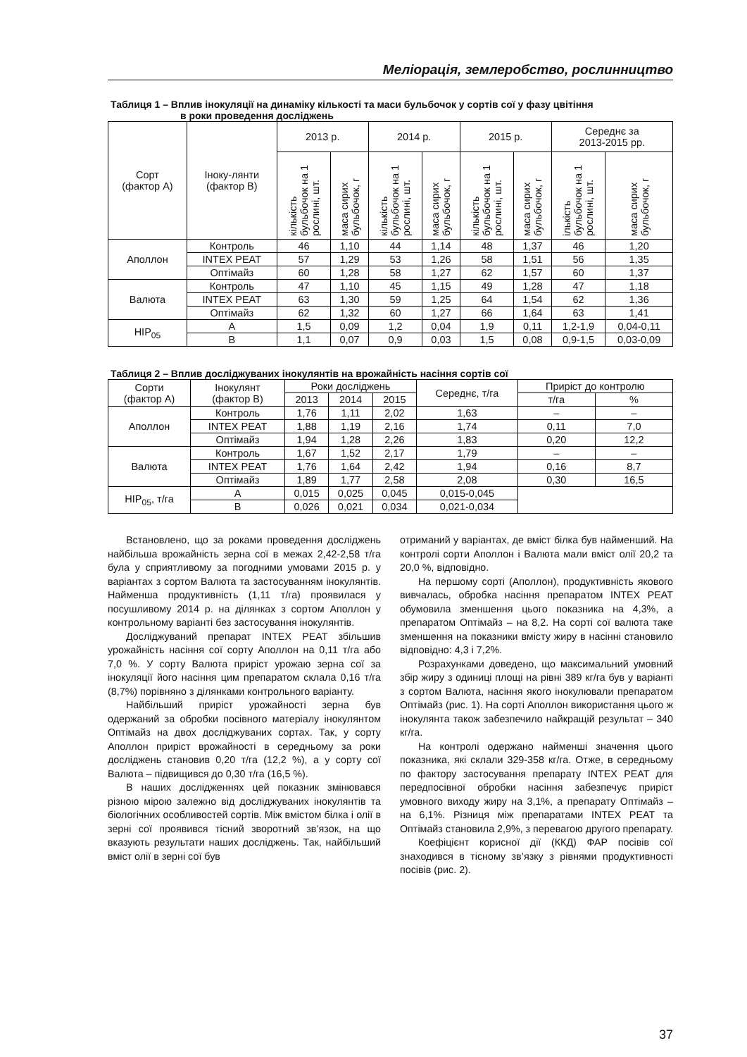Меліорація, землеробство, рослинництво
Таблиця 1 – Вплив інокуляції на динаміку кількості та маси бульбочок у сортів сої у фазу цвітіння
в роки проведення досліджень
| Сорт (фактор А) | Іноку-лянти (фактор В) | 2013 р. | | 2014 р. | | 2015 р. | | Середнє за 2013-2015 рр. | |
| --- | --- | --- | --- | --- | --- | --- | --- | --- | --- |
| | | кількість бульбочок на 1 рослині, шт. | маса сирих бульбочок, г | кількість бульбочок на 1 рослині, шт. | маса сирих бульбочок, г | кількість бульбочок на 1 рослині, шт. | маса сирих бульбочок, г | ількість бульбочок на 1 рослині, шт. | маса сирих бульбочок, г |
| Аполлон | Контроль | 46 | 1,10 | 44 | 1,14 | 48 | 1,37 | 46 | 1,20 |
| | INTEX PEAT | 57 | 1,29 | 53 | 1,26 | 58 | 1,51 | 56 | 1,35 |
| | Оптімайз | 60 | 1,28 | 58 | 1,27 | 62 | 1,57 | 60 | 1,37 |
| Валюта | Контроль | 47 | 1,10 | 45 | 1,15 | 49 | 1,28 | 47 | 1,18 |
| | INTEX PEAT | 63 | 1,30 | 59 | 1,25 | 64 | 1,54 | 62 | 1,36 |
| | Оптімайз | 62 | 1,32 | 60 | 1,27 | 66 | 1,64 | 63 | 1,41 |
| НІР<sub>05</sub> | А | 1,5 | 0,09 | 1,2 | 0,04 | 1,9 | 0,11 | 1,2-1,9 | 0,04-0,11 |
| | В | 1,1 | 0,07 | 0,9 | 0,03 | 1,5 | 0,08 | 0,9-1,5 | 0,03-0,09 |
Таблиця 2 – Вплив досліджуваних інокулянтів на врожайність насіння сортів сої
| Сорти (фактор А) | Інокулянт (фактор В) | Роки досліджень | | | Середнє, т/га | Приріст до контролю | |
| --- | --- | --- | --- | --- | --- | --- | --- |
| | | 2013 | 2014 | 2015 | | т/га | % |
| Аполлон | Контроль | 1,76 | 1,11 | 2,02 | 1,63 | – | – |
| | INTEX PEAT | 1,88 | 1,19 | 2,16 | 1,74 | 0,11 | 7,0 |
| | Оптімайз | 1,94 | 1,28 | 2,26 | 1,83 | 0,20 | 12,2 |
| Валюта | Контроль | 1,67 | 1,52 | 2,17 | 1,79 | – | – |
| | INTEX PEAT | 1,76 | 1,64 | 2,42 | 1,94 | 0,16 | 8,7 |
| | Оптімайз | 1,89 | 1,77 | 2,58 | 2,08 | 0,30 | 16,5 |
| НІР<sub>05</sub>, т/га | А | 0,015 | 0,025 | 0,045 | 0,015-0,045 | | |
| | В | 0,026 | 0,021 | 0,034 | 0,021-0,034 | | |
Встановлено, що за роками проведення досліджень найбільша врожайність зерна сої в межах 2,42-2,58 т/га була у сприятливому за погодними умовами 2015 р. у варіантах з сортом Валюта та застосуванням інокулянтів. Найменша продуктивність (1,11 т/га) проявилася у посушливому 2014 р. на ділянках з сортом Аполлон у контрольному варіанті без застосування інокулянтів.
Досліджуваний препарат INTEX PEAT збільшив урожайність насіння сої сорту Аполлон на 0,11 т/га або 7,0 %. У сорту Валюта приріст урожаю зерна сої за інокуляції його насіння цим препаратом склала 0,16 т/га (8,7%) порівняно з ділянками контрольного варіанту.
Найбільший приріст урожайності зерна був одержаний за обробки посівного матеріалу інокулянтом Оптімайз на двох досліджуваних сортах. Так, у сорту Аполлон приріст врожайності в середньому за роки досліджень становив 0,20 т/га (12,2 %), а у сорту сої Валюта – підвищився до 0,30 т/га (16,5 %).
В наших дослідженнях цей показник змінювався різною мірою залежно від досліджуваних інокулянтів та біологічних особливостей сортів. Між вмістом білка і олії в зерні сої проявився тісний зворотний зв’язок, на що вказують результати наших досліджень. Так, найбільший вміст олії в зерні сої був
отриманий у варіантах, де вміст білка був найменший. На контролі сорти Аполлон і Валюта мали вміст олії 20,2 та 20,0 %, відповідно.
На першому сорті (Аполлон), продуктивність якового вивчалась, обробка насіння препаратом INTEX PEAT обумовила зменшення цього показника на 4,3%, а препаратом Оптімайз – на 8,2. На сорті сої валюта таке зменшення на показники вмісту жиру в насінні становило відповідно: 4,3 і 7,2%.
Розрахунками доведено, що максимальний умовний збір жиру з одиниці площі на рівні 389 кг/га був у варіанті з сортом Валюта, насіння якого інокулювали препаратом Оптімайз (рис. 1). На сорті Аполлон використання цього ж інокулянта також забезпечило найкращій результат – 340 кг/га.
На контролі одержано найменші значення цього показника, які склали 329-358 кг/га. Отже, в середньому по фактору застосування препарату INTEX PEAT для передпосівної обробки насіння забезпечує приріст умовного виходу жиру на 3,1%, а препарату Оптімайз – на 6,1%. Різниця між препаратами INTEX PEAT та Оптімайз становила 2,9%, з перевагою другого препарату.
Коефіцієнт корисної дії (ККД) ФАР посівів сої знаходився в тісному зв’язку з рівнями продуктивності посівів (рис. 2).
37